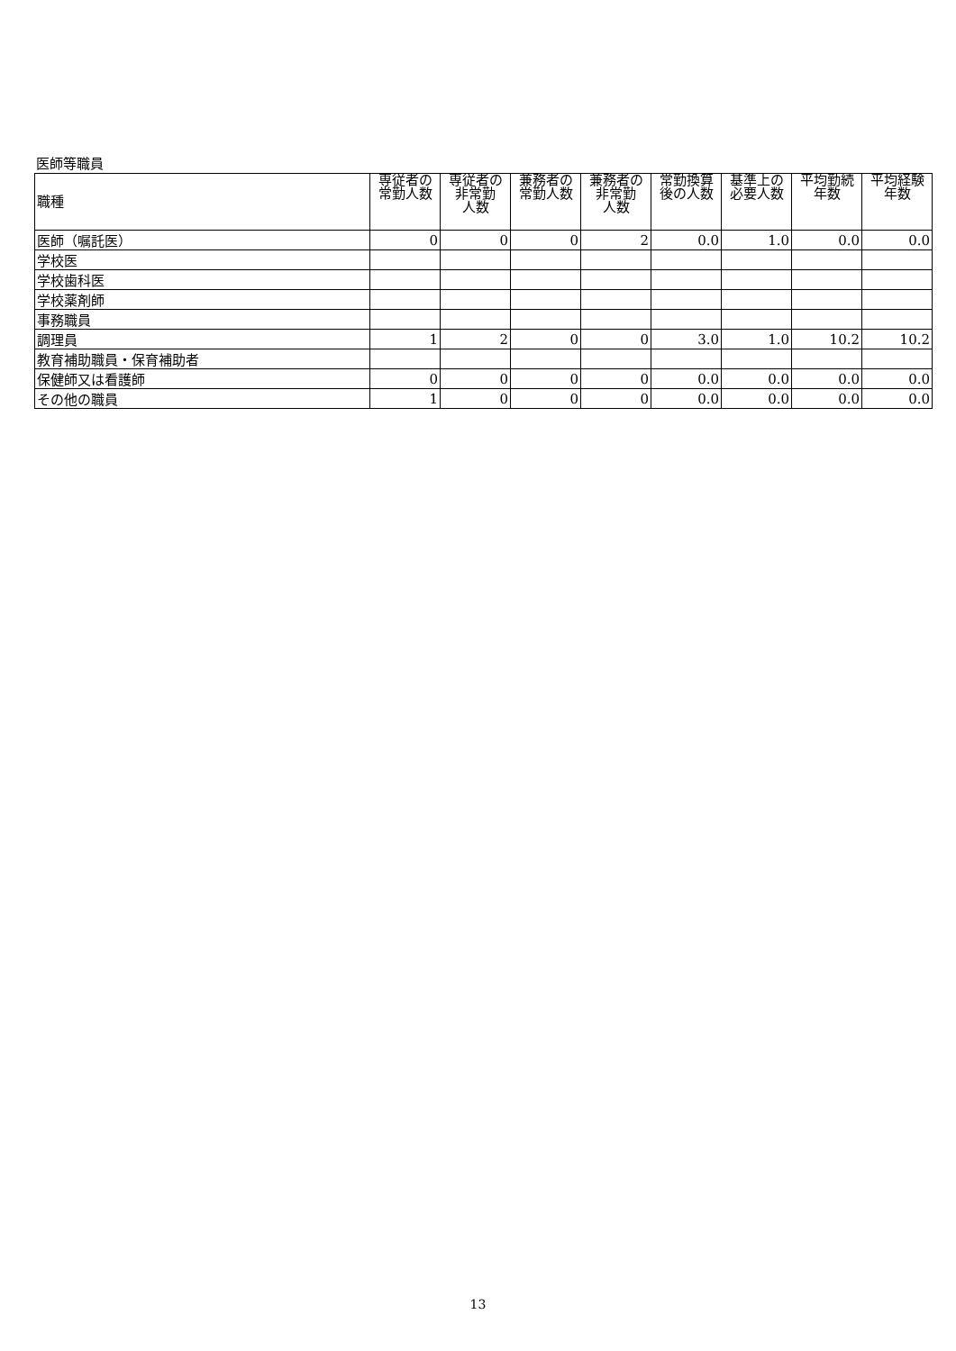医師等職員
| 職種 | 専従者の 常勤人数 | 専従者の 非常勤 人数 | 兼務者の 常勤人数 | 兼務者の 非常勤 人数 | 常勤換算 後の人数 | 基準上の 必要人数 | 平均勤続 年数 | 平均経験 年数 |
| --- | --- | --- | --- | --- | --- | --- | --- | --- |
| 医師（嘱託医） | 0 | 0 | 0 | 2 | 0.0 | 1.0 | 0.0 | 0.0 |
| 学校医 | | | | | | | | |
| 学校歯科医 | | | | | | | | |
| 学校薬剤師 | | | | | | | | |
| 事務職員 | | | | | | | | |
| 調理員 | 1 | 2 | 0 | 0 | 3.0 | 1.0 | 10.2 | 10.2 |
| 教育補助職員・保育補助者 | | | | | | | | |
| 保健師又は看護師 | 0 | 0 | 0 | 0 | 0.0 | 0.0 | 0.0 | 0.0 |
| その他の職員 | 1 | 0 | 0 | 0 | 0.0 | 0.0 | 0.0 | 0.0 |
13